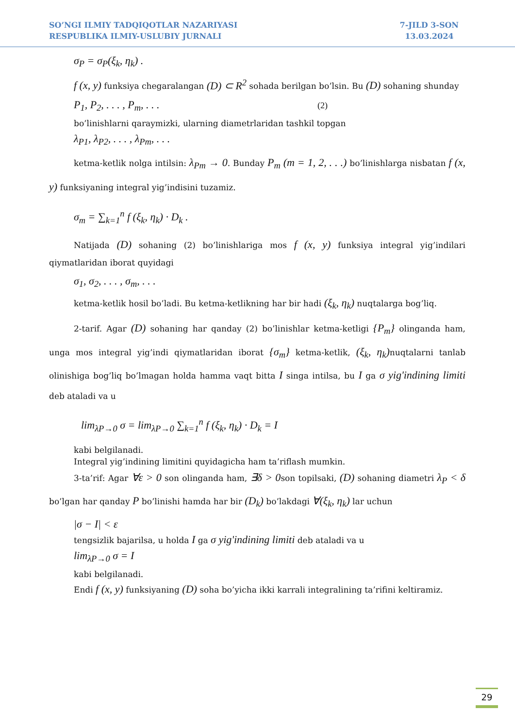SO’NGI ILMIY TADQIQOTLAR NAZARIYASI
RESPUBLIKA ILMIY-USLUBIY JURNALI
7-JILD 3-SON
13.03.2024
σ<sub>P</sub> = σ<sub>P</sub>(ξ<sub>k</sub>, η<sub>k</sub>) .
f (x, y) funksiya chegaralangan (D) ⊂ R<sup>2</sup> sohada berilgan bo’lsin. Bu (D) sohaning shunday
P<sub>1</sub>, P<sub>2</sub>, . . . , P<sub>m</sub>, . . . (2)
bo’linishlarni qaraymizki, ularning diametrlaridan tashkil topgan
λ<sub>P1</sub>, λ<sub>P2</sub>, . . . , λ<sub>Pm</sub>, . . .
ketma-ketlik nolga intilsin: λ<sub>Pm</sub> → 0. Bunday P<sub>m</sub> (m = 1, 2, . . .) bo’linishlarga nisbatan f (x, y) funksiyaning integral yig’indisini tuzamiz.
σ<sub>m</sub> = ∑<sub>k=1</sub><sup>n</sup> f (ξ<sub>k</sub>, η<sub>k</sub>) · D<sub>k</sub> .
Natijada (D) sohaning (2) bo’linishlariga mos f (x, y) funksiya integral yig’indilari qiymatlaridan iborat quyidagi
σ<sub>1</sub>, σ<sub>2</sub>, . . . , σ<sub>m</sub>, . . .
ketma-ketlik hosil bo’ladi. Bu ketma-ketlikning har bir hadi (ξ<sub>k</sub>, η<sub>k</sub>) nuqtalarga bog’liq.
2-tarif. Agar (D) sohaning har qanday (2) bo’linishlar ketma-ketligi {P<sub>m</sub>} olinganda ham, unga mos integral yig’indi qiymatlaridan iborat {σ<sub>m</sub>} ketma-ketlik, (ξ<sub>k</sub>, η<sub>k</sub>) nuqtalarni tanlab olinishiga bog’liq bo’lmagan holda hamma vaqt bitta I singa intilsa, bu I ga σ yig'indining limiti deb ataladi va u
lim<sub>λP→0</sub> σ = lim<sub>λP→0</sub> ∑<sub>k=1</sub><sup>n</sup> f (ξ<sub>k</sub>, η<sub>k</sub>) · D<sub>k</sub> = I
kabi belgilanadi.
Integral yig’indining limitini quyidagicha ham ta’riflash mumkin.
3-ta’rif: Agar ∀ε > 0 son olinganda ham, ∃δ > 0son topilsaki, (D) sohaning diametri λ<sub>P</sub> < δ bo’lgan har qanday P bo’linishi hamda har bir (D<sub>k</sub>) bo’lakdagi ∀(ξ<sub>k</sub>, η<sub>k</sub>) lar uchun
|σ − I| < ε
tengsizlik bajarilsa, u holda I ga σ yig'indining limiti deb ataladi va u
lim<sub>λP→0</sub> σ = I
kabi belgilanadi.
Endi f (x, y) funksiyaning (D) soha bo’yicha ikki karrali integralining ta’rifini keltiramiz.
29